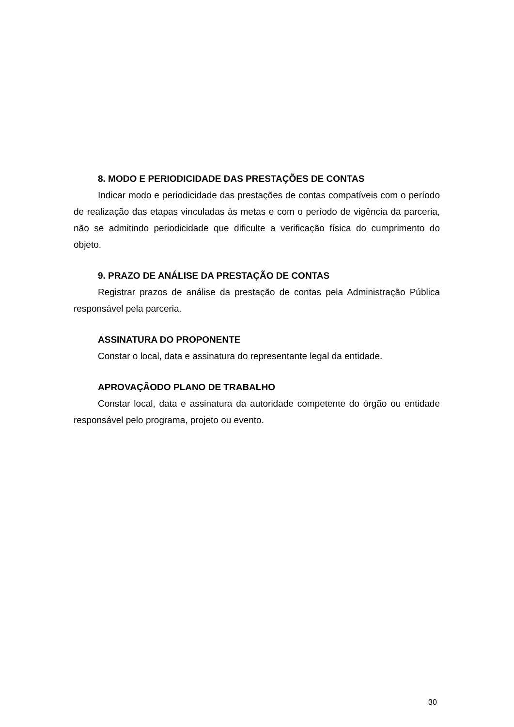8. MODO E PERIODICIDADE DAS PRESTAÇÕES DE CONTAS
Indicar modo e periodicidade das prestações de contas compatíveis com o período de realização das etapas vinculadas às metas e com o período de vigência da parceria, não se admitindo periodicidade que dificulte a verificação física do cumprimento do objeto.
9. PRAZO DE ANÁLISE DA PRESTAÇÃO DE CONTAS
Registrar prazos de análise da prestação de contas pela Administração Pública responsável pela parceria.
ASSINATURA DO PROPONENTE
Constar o local, data e assinatura do representante legal da entidade.
APROVAÇÃODO PLANO DE TRABALHO
Constar local, data e assinatura da autoridade competente do órgão ou entidade responsável pelo programa, projeto ou evento.
30